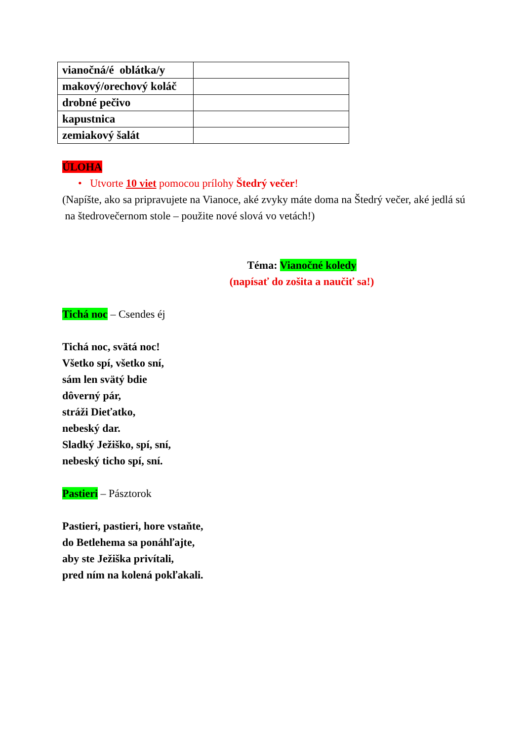| vianočná/é oblátka/y | |
| makový/orechový koláč | |
| drobné pečivo | |
| kapustnica | |
| zemiakový šalát | |
ÚLOHA
• Utvorte 10 viet pomocou prílohy Štedrý večer!
(Napíšte, ako sa pripravujete na Vianoce, aké zvyky máte doma na Štedrý večer, aké jedlá sú na štedrovečernom stole – použite nové slová vo vetách!)
Téma: Vianočné koledy
(napísať do zošita a naučiť sa!)
Tichá noc – Csendes éj
Tichá noc, svätá noc!
Všetko spí, všetko sní,
sám len svätý bdie
dôverný pár,
stráži Dieťatko,
nebeský dar.
Sladký Ježiško, spí, sní,
nebeský ticho spí, sní.
Pastieri – Pásztorok
Pastieri, pastieri, hore vstaňte,
do Betlehema sa ponáhľajte,
aby ste Ježiška privítali,
pred ním na kolená pokľakali.